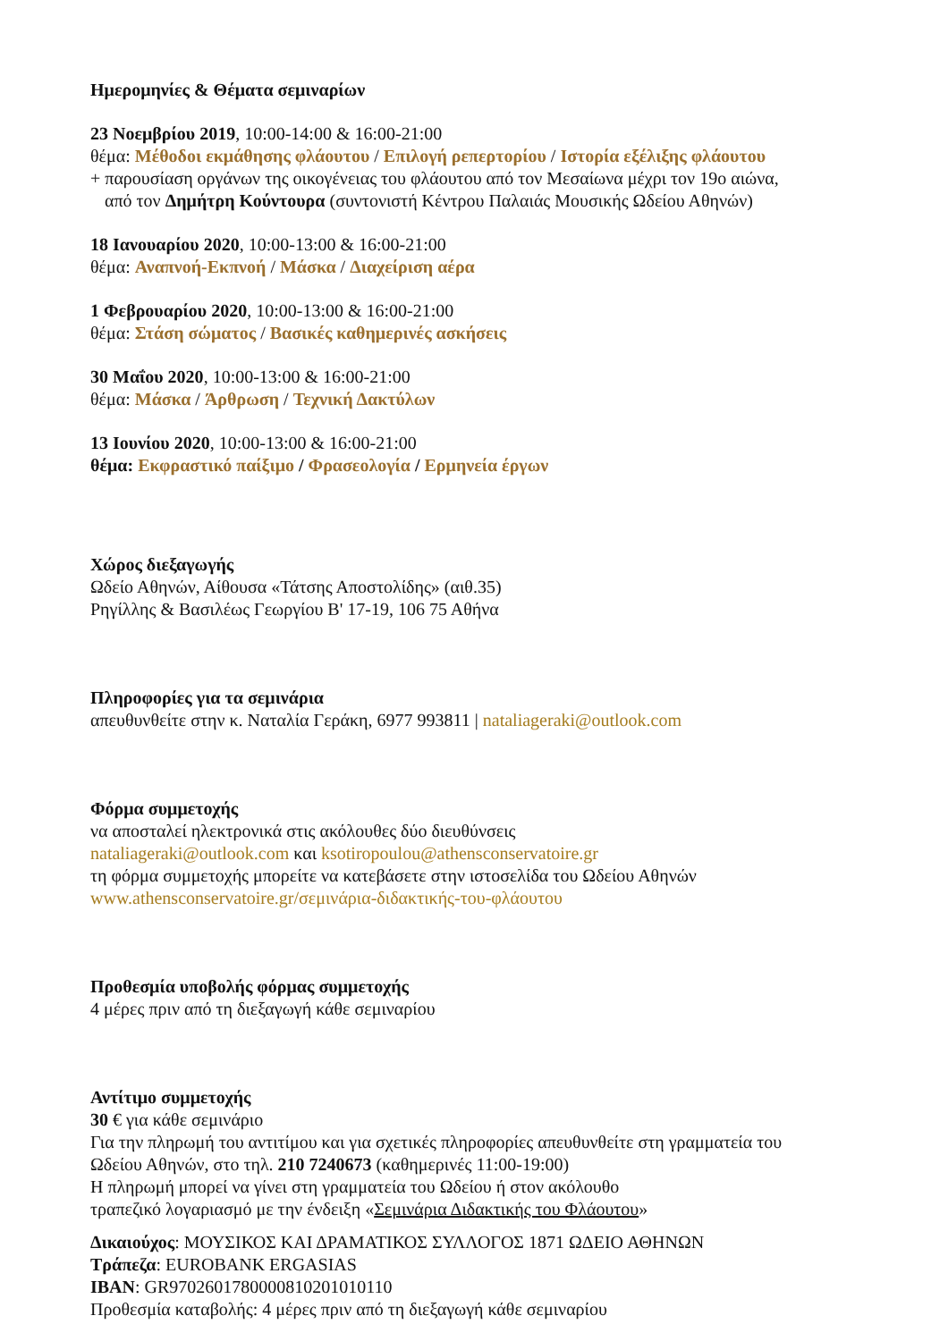Ημερομηνίες & Θέματα σεμιναρίων
23 Νοεμβρίου 2019, 10:00-14:00 & 16:00-21:00
θέμα: Μέθοδοι εκμάθησης φλάουτου / Επιλογή ρεπερτορίου / Ιστορία εξέλιξης φλάουτου
+ παρουσίαση οργάνων της οικογένειας του φλάουτου από τον Μεσαίωνα μέχρι τον 19ο αιώνα,
από τον Δημήτρη Κούντουρα (συντονιστή Κέντρου Παλαιάς Μουσικής Ωδείου Αθηνών)
18 Ιανουαρίου 2020, 10:00-13:00 & 16:00-21:00
θέμα: Αναπνοή-Εκπνοή / Μάσκα / Διαχείριση αέρα
1 Φεβρουαρίου 2020, 10:00-13:00 & 16:00-21:00
θέμα: Στάση σώματος / Βασικές καθημερινές ασκήσεις
30 Μαΐου 2020, 10:00-13:00 & 16:00-21:00
θέμα: Μάσκα / Άρθρωση / Τεχνική Δακτύλων
13 Ιουνίου 2020, 10:00-13:00 & 16:00-21:00
θέμα: Εκφραστικό παίξιμο / Φρασεολογία / Ερμηνεία έργων
Χώρος διεξαγωγής
Ωδείο Αθηνών, Αίθουσα «Τάτσης Αποστολίδης» (αιθ.35)
Ρηγίλλης & Βασιλέως Γεωργίου Β' 17-19, 106 75 Αθήνα
Πληροφορίες για τα σεμινάρια
απευθυνθείτε στην κ. Ναταλία Γεράκη, 6977 993811 | nataliageraki@outlook.com
Φόρμα συμμετοχής
να αποσταλεί ηλεκτρονικά στις ακόλουθες δύο διευθύνσεις
nataliageraki@outlook.com και ksotiropoulou@athensconservatoire.gr
τη φόρμα συμμετοχής μπορείτε να κατεβάσετε στην ιστοσελίδα του Ωδείου Αθηνών
www.athensconservatoire.gr/σεμινάρια-διδακτικής-του-φλάουτου
Προθεσμία υποβολής φόρμας συμμετοχής
4 μέρες πριν από τη διεξαγωγή κάθε σεμιναρίου
Αντίτιμο συμμετοχής
30 € για κάθε σεμινάριο
Για την πληρωμή του αντιτίμου και για σχετικές πληροφορίες απευθυνθείτε στη γραμματεία του
Ωδείου Αθηνών, στο τηλ. 210 7240673 (καθημερινές 11:00-19:00)
Η πληρωμή μπορεί να γίνει στη γραμματεία του Ωδείου ή στον ακόλουθο
τραπεζικό λογαριασμό με την ένδειξη «Σεμινάρια Διδακτικής του Φλάουτου»
Δικαιούχος: ΜΟΥΣΙΚΟΣ ΚΑΙ ΔΡΑΜΑΤΙΚΟΣ ΣΥΛΛΟΓΟΣ 1871 ΩΔΕΙΟ ΑΘΗΝΩΝ
Τράπεζα: EUROBANK ERGASIAS
IBAN: GR9702601780000810201010110
Προθεσμία καταβολής: 4 μέρες πριν από τη διεξαγωγή κάθε σεμιναρίου